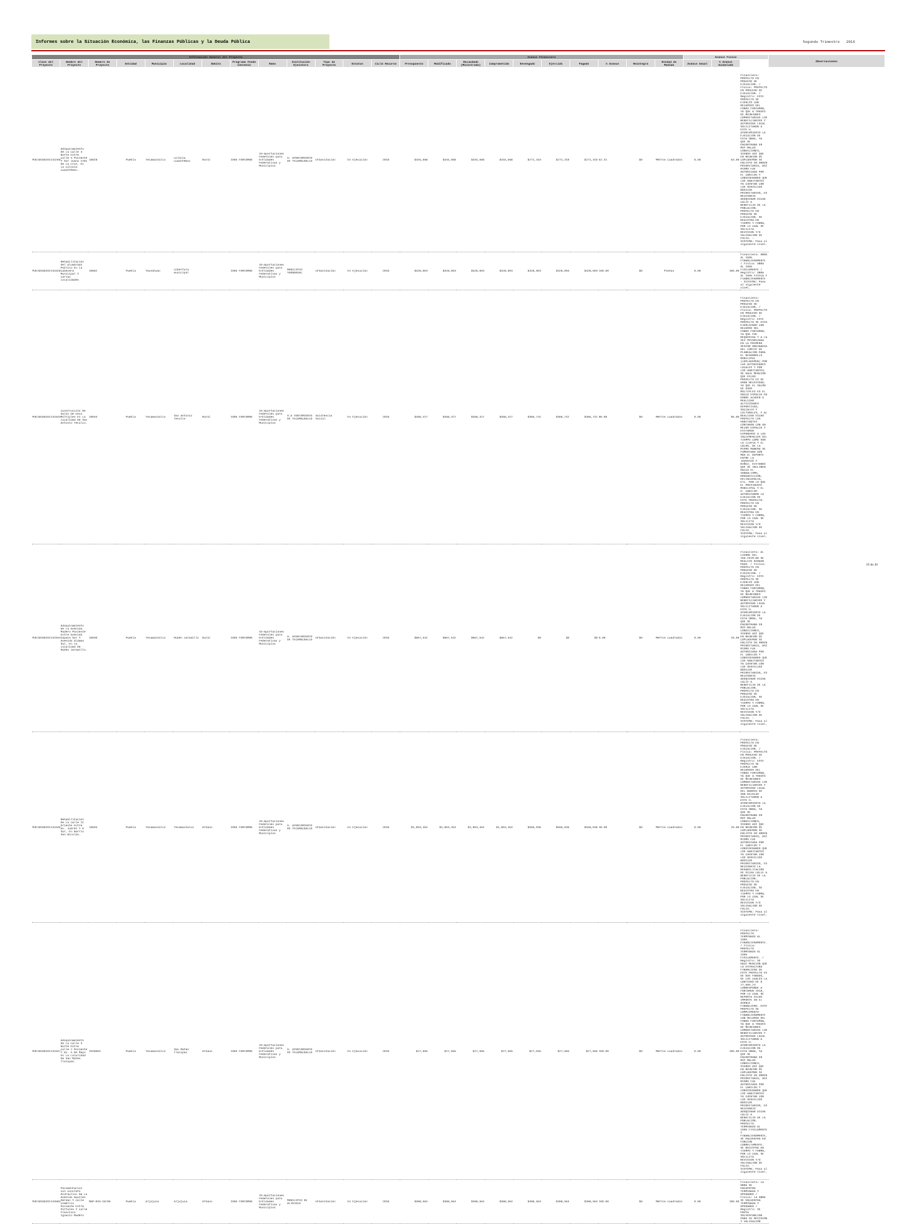Informes sobre la Situación Económica, las Finanzas Públicas y la Deuda Pública
Segundo Trimestre 2018
| Información General del Proyecto | | | | | | | | | | | | | Avance Financiero | | | | | | | | | | Avance Físico | | | Observaciones |
| --- | --- | --- | --- | --- | --- | --- | --- | --- | --- | --- | --- | --- | --- | --- | --- | --- | --- | --- | --- | --- | --- | --- | --- | --- | --- | --- |
| Clave del Proyecto | Nombre del Proyecto | Número de Proyecto | Entidad | Municipio | Localidad | Ámbito | Programa Fondo Convenio | Ramo | Institución Ejecutora | Tipo de Proyecto | Estatus | Ciclo Recurso | Presupuesto | Modificado | Recaudado (Ministrado) | Comprometido | Devengado | Ejercido | Pagado | % Avance | Reintegro | Unidad de Medida | Avance Anual | % Avance Acumulado | | |
| PUE18180201134298 | Adoquinamiento De La Calle 3 Norte Entre Calle 3 Poniente Y Sor Juana Inés De La Cruz, En La Colonia Cuauhtémoc. | 18028 | Puebla | Tecamachalco | Colonia Cuauhtémoc | Rural | I005 FORTAMUN | 33-Aportaciones Federales para Entidades Federativas y Municipios | H. AYUNTAMIENTO DE TECAMACHALCO | Urbanización | En Ejecución | 2018 | $434,698 | $434,698 | $434,698 | $434,698 | $271,310 | $271,310 | $271,310 | 62.41 | $0 | Metros Cuadrados | 0.00 | 63.00 | Financiera: PROYECTO EN PROCESO DE EJECUCION. / Física: PROYECTO EN PROCESO DE EJECUCION. / Registro: ESTE PROYECTO SE EJERCIÓ CON RECURSOS DEL FONDO FORTAMUN, YA QUE A TRAVÉS DE REUNIONES COMUNITARIAS LOS BENEFICIARIOS Y AUTORIDAD LOCAL SOLICITARON A ESTE H. AYUNTAMIENTO LA EJECUCIÓN DE ESTA OBRA, YA QUE SE ENCONTRABA EN MUY MALAS CONDICIONES, SIENDO ASÍ QUE EN REUNIÓN DE COPLADEMUN SE ENLISTO EN ORDEN PRIORITARIO, ASÍ MISMO FUE AUTORIZADA POR EL CABILDO Y CONSIDERANDO QUE LOS HABITANTES YA CUENTAN CON LOS SERVICIOS BÁSICOS PRIORITARIOS, ES NECESARIO ADOQUINAR DICHA CALLE A BENEFICIO DE LA POBLACIÓN. PROYECTO EN PROCESO DE EJECUCION. SE REGISTRA EN TIEMPO Y FORMA, POR LO CUAL SE SOLICITA REVISION Y/O VALIDACION DE FOLIO. - SISTEMA: Pasa al siguiente nivel. | |
| PUE18180201134328 | Rehabilitación Del Alumbrado Publico En La Cabecera Municipal Y Carias Localidades | 18002 | Puebla | Yaonáhuac | Cobertura municipal | | I005 FORTAMUN | 33-Aportaciones Federales para Entidades Federativas y Municipios | MUNICIPIO YAONAHUAC | Urbanización | En Ejecución | 2018 | $328,003 | $328,003 | $328,003 | $328,003 | $328,003 | $328,003 | $328,003 | 100.00 | $0 | Piezas | 0.00 | 100.00 | Financiera: OBRA AL 100% FINANCIERAMENTE / Física: OBRA AL 100% FISICAMENTE / Registro: OBRA AL 100% FISICA Y FIANNCIERAMENTE - SISTEMA: Pasa al siguiente nivel. | |
| PUE18180201134343 | Construcción De Salón De Usos Múltiples En La Localidad De San Antonio Tecolco. | 18033 | Puebla | Tecamachalco | San Antonio Tecolco | Rural | I005 FORTAMUN | 33-Aportaciones Federales para Entidades Federativas y Municipios | H.A YUNTAMIENTO DE TECAMACHALCO | Asistencia Social | En Ejecución | 2018 | $458,427 | $458,427 | $458,427 | $458,427 | $366,742 | $366,742 | $366,742 | 80.00 | $0 | Metros Cuadrados | 0.00 | 85.00 | Financiera: PROYECTO EN PROCESO DE EJECUCION. / Física: PROYECTO EN PROCESO DE EJECUCION. / Registro: ESTE PROYECTO SE ESTA EJERCIENDO CON RECURSO DEL FONDO FORTAMUN, YA QUE FUE REQUERIDA Y A LA VEZ PRIORIZADA EN LA PRIMERA SESIÓN ORDINARIA DEL COMITÉ DE PLANEACIÓN PARA EL DESARROLLO MUNICIPAL (COPLADEMUN) POR LAS AUTORIDADES LOCALES Y POR LOS HABITANTES, SE HACE MENCIÓN QUE DICHO PROYECTO ES DE GRAN NECESIDAD, YA QUE EL SALÓN DE USOS MÚLTIPLES ES EL ÚNICO ESPACIO EN DONDE ACUDEN A REALIZAR ACTIVIDADES DEPORTIVAS, SOCIALES Y CULTURALES, Y AL REALIZAR DICHO PROYECTO LOS HABITANTES CONTARÁN CON UN MEJOR ESPACIO Y EVITARAN EXPONERSE A LAS INCLEMENCIAS DEL TIEMPO COMO SON LA LLUVIA Y EL CALOR, DE LA MISMA MANERA SE FOMENTARA AÚN MÁS EL DEPORTE ENTRE LA JUVENTUD Y NIÑEZ, EVITANDO QUE SE INCLINEN HACIA EL VANDALISMO, DROGADICCIÓN, DELINCUENCIA, ETC. POR LO QUE EL PRESIDENTE MUNICIPAL Y EL H. CABILDO AUTORIZARON LA EJECUCIÓN DE ESTE PROYECTO. PROYECTO EN PROCESO DE EJECUCION. SE REGISTRA EN TIEMPO Y FORMA, POR LO CUAL SE SOLICITA REVISION Y/O VALIDACION DE FOLIO. - SISTEMA: Pasa al siguiente nivel. | |
| PUE18180201134344 | Adoquinamiento De La Avenida Madero Poniente Entre Avenida Zapata Sur Y Avenida Aldama Sur, En La Localidad De Rubén Jaramillo. | 18030 | Puebla | Tecamachalco | Rubén Jaramillo | Rural | I005 FORTAMUN | 33-Aportaciones Federales para Entidades Federativas y Municipios | H. AYUNTAMIENTO DE TECAMACHALCO | Urbanización | En Ejecución | 2018 | $967,542 | $967,542 | $967,542 | $967,542 | $0 | $0 | $0 | 0.00 | $0 | Metros Cuadrados | 0.00 | 10.00 | Financiera: AL CIERRE DEL 2DO.TRIM.NO SE REALIZO NINGUN PAGO. / Física: PROYECTO EN PROCESO DE EJECUCION. / Registro: ESTE PROYECTO SE EJERCIÓ CON RECURSOS DEL FONDO FORTAMUN, YA QUE A TRAVÉS DE REUNIONES COMUNITARIAS LOS BENEFICIARIOS Y AUTORIDAD LOCAL SOLICITARON A ESTE H. AYUNTAMIENTO LA EJECUCIÓN DE ESTA OBRA, YA QUE SE ENCONTRABA EN MUY MALAS CONDICIONES, SIENDO ASÍ QUE EN REUNIÓN DE COPLADEMUN SE ENLISTO EN ORDEN PRIORITARIO, ASÍ MISMO FUE AUTORIZADA POR EL CABILDO Y CONSIDERANDO QUE LOS HABITANTES YA CUENTAN CON LOS SERVICIOS BÁSICOS PRIORITARIOS, ES NECESARIO ADOQUINAR DICHA CALLE A BENEFICIO DE LA POBLACIÓN. PROYECTO EN PROCESO DE EJECUCION. SE REGISTRA EN TIEMPO Y FORMA, POR LO CUAL SE SOLICITA REVISION Y/O VALIDACION DE FOLIO. - SISTEMA: Pasa al siguiente nivel. | |
| PUE18180201134345 | Rehabilitación De La Calle 11 Oriente Entre Av. Juárez Y 6 Sur, En Barrio San Nicolás. | 18035 | Puebla | Tecamachalco | Tecamachalco | Urbano | I005 FORTAMUN | 33-Aportaciones Federales para Entidades Federativas y Municipios | H. AYUNTAMIENTO DE TECAMACHALCO | Urbanización | En Ejecución | 2018 | $1,853,454 | $1,853,454 | $1,853,454 | $1,853,454 | $556,036 | $556,036 | $556,036 | 30.00 | $0 | Metros Cuadrados | 0.00 | 20.00 | Financiera: PROYECTO EN PROCESO DE EJECUCION. / Física: PROYECTO EN PROCESO DE EJECUCION. / Registro: ESTE PROYECTO SE EJERCE CON RECURSOS DEL FONDO FORTAMUN, YA QUE A TRAVÉS DE REUNIONES COMUNITARIAS LOS BENEFICIARIOS Y AUTORIDAD LOCAL DEL BARRIO DE SAN NICOLAS SOLICITARON A ESTE H. AYUNTAMIENTO LA EJECUCIÓN DE ESTA OBRA, YA QUE SE ENCONTRABA EN MUY MALAS CONDICIONES, SIENDO ASÍ QUE EN REUNIÓN DE COPLADEMUN SE ENLISTO EN ORDEN PRIORITARIO, ASÍ MISMO FUE AUTORIZADA POR EL CABILDO Y CONSIDERANDO QUE LOS HABITANTES YA CUENTAN CON LOS SERVICIOS BÁSICOS PRIORITARIOS, ES NECESARIO LA REHABILITACIÓN DE DICHA CALLE A BENEFICIO DE LA POBLACIÓN. PROYECTO EN PROCESO DE EJECUCION. SE REGISTRA EN TIEMPO Y FORMA, POR LO CUAL SE SOLICITA REVISION Y/O VALIDACION DE FOLIO. - SISTEMA: Pasa al siguiente nivel. | |
| PUE18180201134347 | Adoquinamiento De La Calle 3 Norte Entre Calle 2 Poniente Y Av. 5 De Mayo En La Localidad De San Mateo Tlaixpan. | 2018003 | Puebla | Tecamachalco | San Mateo Tlaixpan | Urbano | I005 FORTAMUN | 33-Aportaciones Federales para Entidades Federativas y Municipios | H. AYUNTAMIENTO DE TECAMACHALCO | Urbanización | En Ejecución | 2018 | $27,695 | $27,695 | $27,695 | $27,695 | $27,695 | $27,695 | $27,695 | 100.00 | $0 | Metros Cuadrados | 0.00 | 100.00 | Financiera: PROYECTO TERMINADO AL 100% FINANCIERAMENTE. / Física: PROYECTO TERMINADO AL 100% FISICAMENTE. / Registro: SE HACE MENCION QUE LA ESTRUCTURA FINANCIERA DE ESTE PROYECTO ES DE DOS FONDOS, DE LOS CUALES LA CANTIDAD DE $ 27,695.24 CORRESPONDE A FORTAMUN 2018, POR LO CUAL SE REPORTA DICHO IMPORTE EN EL AVANCE FINANCIERO. ESTE PROYECTO SE COMPLEMENTO FINANCIERAMENTE CON RECURSO DEL FONDO FORTAMUN, YA QUE A TRAVÉS DE REUNIONES COMUNITARIAS LOS BENEFICIARIOS Y AUTORIDAD LOCAL SOLICITARON A ESTE H. AYUNTAMIENTO LA EJECUCIÓN DE ESTA OBRA, YA QUE SE ENCONTRABA EN MUY MALAS CONDICIONES, SIENDO ASÍ QUE EN REUNIÓN DE COPLADEMUN SE ENLISTO EN ORDEN PRIORITARIO, ASÍ MISMO FUE AUTORIZADA POR EL CABILDO Y CONSIDERANDO QUE LOS HABITANTES YA CUENTAN CON LOS SERVICIOS BÁSICOS PRIORITARIOS, ES NECESARIO ADOQUINAR DICHA CALLE A BENEFICIO DE LA POBLACIÓN. PROYECTO TERMINADO AL 100% FISICAMENTE Y FINANCIERAMENTE, SE ENCUENTRA EN FUNCION CORRECTAMENTE. SE REGISTRA EN TIEMPO Y FORMA, POR LO CUAL SE SOLICITA REVISION Y/O VALIDACION DE FOLIO. - SISTEMA: Pasa al siguiente nivel. | |
| PUE18180201134583 | Pavimentacion Con Concreto Hidraulico De La Avenida Aquiles Serdan Y Calle Comercio Poniente Entre Portales Y Calle Francisco Ignacio Madero | MAP-R33-18/06 | Puebla | Aljojuca | Aljojuca | Urbano | I005 FORTAMUN | 33-Aportaciones Federales para Entidades Federativas y Municipios | MUNICIPIO DE ALJOJUCA | Urbanización | En Ejecución | 2018 | $398,564 | $398,564 | $398,564 | $398,564 | $398,564 | $398,564 | $398,564 | 100.00 | $0 | Metros Cuadrados | 0.00 | 100.00 | Financiera: LA OBRA SE ENCUENTRA TERMINADA Y OPERANDO / Física: LA OBRA SE ENCUENTRA TERMINADA Y OPERANDO / Registro: SE ENVÍA SOLVENTANCION PARA SU REVISIÓN Y VALIDACIÓN | |
15 de 30